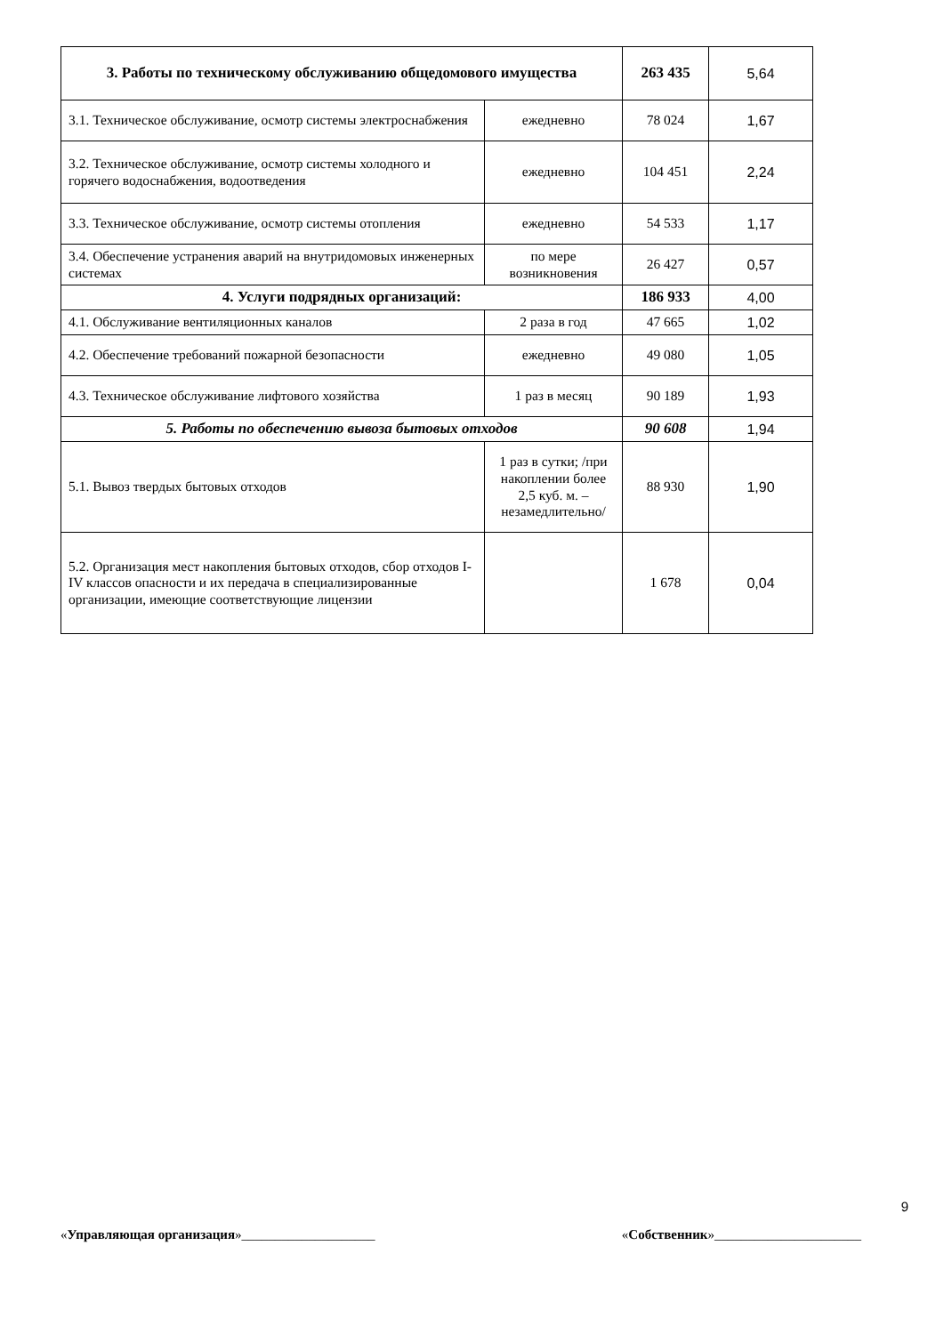| 3. Работы по техническому обслуживанию общедомового имущества | | 263 435 | 5,64 |
| 3.1. Техническое обслуживание, осмотр системы электроснабжения | ежедневно | 78 024 | 1,67 |
| 3.2. Техническое обслуживание, осмотр системы холодного и горячего водоснабжения, водоотведения | ежедневно | 104 451 | 2,24 |
| 3.3. Техническое обслуживание, осмотр системы отопления | ежедневно | 54 533 | 1,17 |
| 3.4. Обеспечение устранения аварий на внутридомовых инженерных системах | по мере возникновения | 26 427 | 0,57 |
| 4. Услуги подрядных организаций: | | 186 933 | 4,00 |
| 4.1. Обслуживание вентиляционных каналов | 2 раза в год | 47 665 | 1,02 |
| 4.2. Обеспечение требований пожарной безопасности | ежедневно | 49 080 | 1,05 |
| 4.3. Техническое обслуживание лифтового хозяйства | 1 раз в месяц | 90 189 | 1,93 |
| 5. Работы по обеспечению вывоза бытовых отходов | | 90 608 | 1,94 |
| 5.1. Вывоз твердых бытовых отходов | 1 раз в сутки; /при накоплении более 2,5 куб. м. – незамедлительно/ | 88 930 | 1,90 |
| 5.2. Организация мест накопления бытовых отходов, сбор отходов I-IV классов опасности и их передача в специализированные организации, имеющие соответствующие лицензии | | 1 678 | 0,04 |
9
«Управляющая организация»____________________ «Собственник»______________________